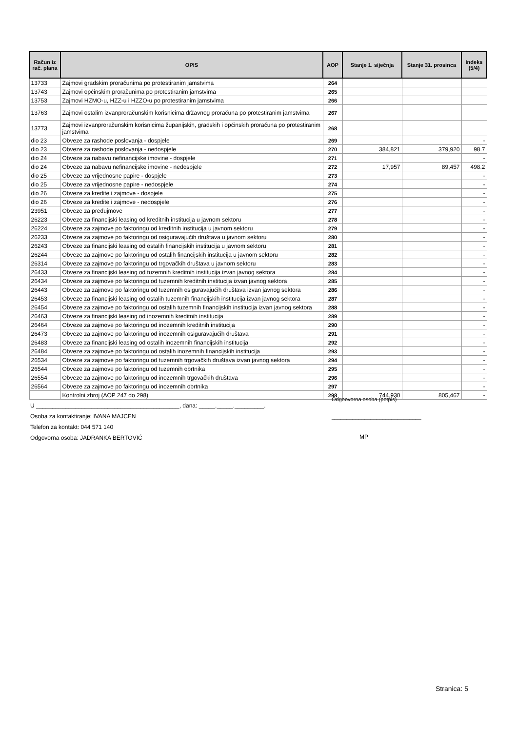| Račun iz rač. plana | OPIS | AOP | Stanje 1. siječnja | Stanje 31. prosinca | Indeks (5/4) |
| --- | --- | --- | --- | --- | --- |
| 13733 | Zajmovi gradskim proračunima po protestiranim jamstvima | 264 | | | |
| 13743 | Zajmovi općinskim proračunima po protestiranim jamstvima | 265 | | | |
| 13753 | Zajmovi HZMO-u, HZZ-u i HZZO-u po protestiranim jamstvima | 266 | | | |
| 13763 | Zajmovi ostalim izvanproračunskim korisnicima državnog proračuna po protestiranim jamstvima | 267 | | | |
| 13773 | Zajmovi izvanproračunskim korisnicima županijskih, gradskih i općinskih proračuna po protestiranim jamstvima | 268 | | | |
| dio 23 | Obveze za rashode poslovanja - dospjele | 269 | | | - |
| dio 23 | Obveze za rashode poslovanja - nedospjele | 270 | 384,821 | 379,920 | 98.7 |
| dio 24 | Obveze za nabavu nefinancijske imovine - dospjele | 271 | | | - |
| dio 24 | Obveze za nabavu nefinancijske imovine - nedospjele | 272 | 17,957 | 89,457 | 498.2 |
| dio 25 | Obveze za vrijednosne papire - dospjele | 273 | | | - |
| dio 25 | Obveze za vrijednosne papire - nedospjele | 274 | | | - |
| dio 26 | Obveze za kredite i zajmove - dospjele | 275 | | | - |
| dio 26 | Obveze za kredite i zajmove - nedospjele | 276 | | | - |
| 23951 | Obveze za predujmove | 277 | | | - |
| 26223 | Obveze za financijski leasing od kreditnih institucija u javnom sektoru | 278 | | | - |
| 26224 | Obveze za zajmove po faktoringu od kreditnih institucija u javnom sektoru | 279 | | | - |
| 26233 | Obveze za zajmove po faktoringu od osiguravajućih društava u javnom sektoru | 280 | | | - |
| 26243 | Obveze za financijski leasing od ostalih financijskih institucija u javnom sektoru | 281 | | | - |
| 26244 | Obveze za zajmove po faktoringu od ostalih financijskih institucija u javnom sektoru | 282 | | | - |
| 26314 | Obveze za zajmove po faktoringu od trgovačkih društava u javnom sektoru | 283 | | | - |
| 26433 | Obveze za financijski leasing od tuzemnih kreditnih institucija izvan javnog sektora | 284 | | | - |
| 26434 | Obveze za zajmove po faktoringu od tuzemnih kreditnih institucija izvan javnog sektora | 285 | | | - |
| 26443 | Obveze za zajmove po faktoringu od tuzemnih osiguravajućih društava izvan javnog sektora | 286 | | | - |
| 26453 | Obveze za financijski leasing od ostalih tuzemnih financijskih institucija izvan javnog sektora | 287 | | | - |
| 26454 | Obveze za zajmove po faktoringu od ostalih tuzemnih financijskih institucija izvan javnog sektora | 288 | | | - |
| 26463 | Obveze za financijski leasing od inozemnih kreditnih institucija | 289 | | | - |
| 26464 | Obveze za zajmove po faktoringu od inozemnih kreditnih institucija | 290 | | | - |
| 26473 | Obveze za zajmove po faktoringu od inozemnih osiguravajućih društava | 291 | | | - |
| 26483 | Obveze za financijski leasing od ostalih inozemnih financijskih institucija | 292 | | | - |
| 26484 | Obveze za zajmove po faktoringu od ostalih inozemnih financijskih institucija | 293 | | | - |
| 26534 | Obveze za zajmove po faktoringu od tuzemnih trgovačkih društava izvan javnog sektora | 294 | | | - |
| 26544 | Obveze za zajmove po faktoringu od tuzemnih obrtnika | 295 | | | - |
| 26554 | Obveze za zajmove po faktoringu od inozemnih trgovačkih društava | 296 | | | - |
| 26564 | Obveze za zajmove po faktoringu od inozemnih obrtnika | 297 | | | - |
| | Kontrolni zbroj (AOP 247 do 298) | 298 | 744,930 | 805,467 | - |
U ____________________________________________, dana: _____._____._________.
Osoba za kontaktiranje: IVANA MAJCEN
Telefon za kontakt: 044 571 140
Odgovorna osoba: JADRANKA BERTOVIĆ
Odgoovorna osoba (potpis)
______________________________
MP
Stranica: 5